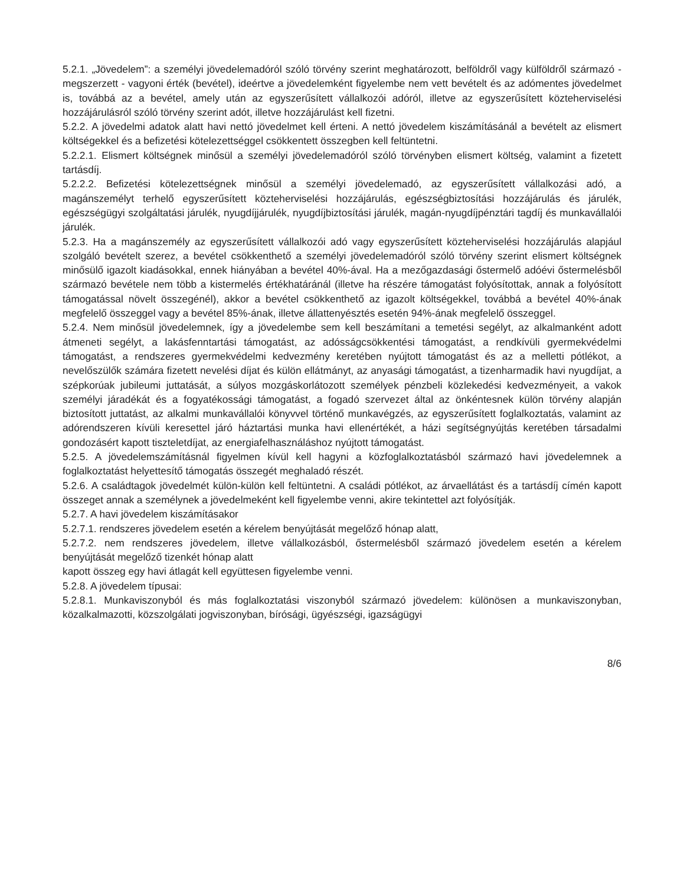5.2.1. „Jövedelem”: a személyi jövedelemadóról szóló törvény szerint meghatározott, belföldről vagy külföldről származó - megszerzett - vagyoni érték (bevétel), ideértve a jövedelemként figyelembe nem vett bevételt és az adómentes jövedelmet is, továbbá az a bevétel, amely után az egyszerűsített vállalkozói adóról, illetve az egyszerűsített közteherviselési hozzájárulásról szóló törvény szerint adót, illetve hozzájárulást kell fizetni.
5.2.2. A jövedelmi adatok alatt havi nettó jövedelmet kell érteni. A nettó jövedelem kiszámításánál a bevételt az elismert költségekkel és a befizetési kötelezettséggel csökkentett összegben kell feltüntetni.
5.2.2.1. Elismert költségnek minősül a személyi jövedelemadóról szóló törvényben elismert költség, valamint a fizetett tartásdíj.
5.2.2.2. Befizetési kötelezettségnek minősül a személyi jövedelemadó, az egyszerűsített vállalkozási adó, a magánszemélyt terhelő egyszerűsített közteherviselési hozzájárulás, egészségbiztosítási hozzájárulás és járulék, egészségügyi szolgáltatási járulék, nyugdíjjárulék, nyugdíjbiztosítási járulék, magán-nyugdíjpénztári tagdíj és munkavállalói járulék.
5.2.3. Ha a magánszemély az egyszerűsített vállalkozói adó vagy egyszerűsített közteherviselési hozzájárulás alapjául szolgáló bevételt szerez, a bevétel csökkenthető a személyi jövedelemadóról szóló törvény szerint elismert költségnek minősülő igazolt kiadásokkal, ennek hiányában a bevétel 40%-ával. Ha a mezőgazdasági őstermelő adóévi őstermelésből származó bevétele nem több a kistermelés értékhatáránál (illetve ha részére támogatást folyósítottak, annak a folyósított támogatással növelt összegénél), akkor a bevétel csökkenthető az igazolt költségekkel, továbbá a bevétel 40%-ának megfelelő összeggel vagy a bevétel 85%-ának, illetve állattenyésztés esetén 94%-ának megfelelő összeggel.
5.2.4. Nem minősül jövedelemnek, így a jövedelembe sem kell beszámítani a temetési segélyt, az alkalmanként adott átmeneti segélyt, a lakásfenntartási támogatást, az adósságcsökkentési támogatást, a rendkívüli gyermekvédelmi támogatást, a rendszeres gyermekvédelmi kedvezmény keretében nyújtott támogatást és az a melletti pótlékot, a nevelőszülők számára fizetett nevelési díjat és külön ellátmányt, az anyasági támogatást, a tizenharmadik havi nyugdíjat, a szépkorúak jubileumi juttatását, a súlyos mozgáskorlátozott személyek pénzbeli közlekedési kedvezményeit, a vakok személyi járadékát és a fogyatékossági támogatást, a fogadó szervezet által az önkéntesnek külön törvény alapján biztosított juttatást, az alkalmi munkavállalói könyvvel történő munkavégzés, az egyszerűsített foglalkoztatás, valamint az adórendszeren kívüli keresettel járó háztartási munka havi ellenértékét, a házi segítségnyújtás keretében társadalmi gondozásért kapott tiszteletdíjat, az energiafelhasználáshoz nyújtott támogatást.
5.2.5. A jövedelemszámításnál figyelmen kívül kell hagyni a közfoglalkoztatásból származó havi jövedelemnek a foglalkoztatást helyettesítő támogatás összegét meghaladó részét.
5.2.6. A családtagok jövedelmét külön-külön kell feltüntetni. A családi pótlékot, az árvaellátást és a tartásdíj címén kapott összeget annak a személynek a jövedelmeként kell figyelembe venni, akire tekintettel azt folyósítják.
5.2.7. A havi jövedelem kiszámításakor
5.2.7.1. rendszeres jövedelem esetén a kérelem benyújtását megelőző hónap alatt,
5.2.7.2. nem rendszeres jövedelem, illetve vállalkozásból, őstermelésből származó jövedelem esetén a kérelem benyújtását megelőző tizenkét hónap alatt
kapott összeg egy havi átlagát kell együttesen figyelembe venni.
5.2.8. A jövedelem típusai:
5.2.8.1. Munkaviszonyból és más foglalkoztatási viszonyból származó jövedelem: különösen a munkaviszonyban, közalkalmazotti, közszolgálati jogviszonyban, bírósági, ügyészségi, igazságügyi
8/6